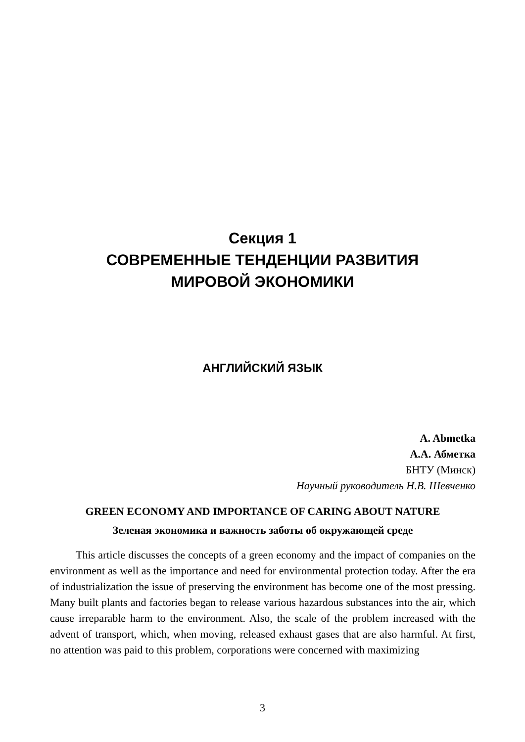Секция 1
СОВРЕМЕННЫЕ ТЕНДЕНЦИИ РАЗВИТИЯ
МИРОВОЙ ЭКОНОМИКИ
АНГЛИЙСКИЙ ЯЗЫК
A. Abmetka
А.А. Абметка
БНТУ (Минск)
Научный руководитель Н.В. Шевченко
GREEN ECONOMY AND IMPORTANCE OF CARING ABOUT NATURE
Зеленая экономика и важность заботы об окружающей среде
This article discusses the concepts of a green economy and the impact of companies on the environment as well as the importance and need for environmental protection today. After the era of industrialization the issue of preserving the environment has become one of the most pressing. Many built plants and factories began to release various hazardous substances into the air, which cause irreparable harm to the environment. Also, the scale of the problem increased with the advent of transport, which, when moving, released exhaust gases that are also harmful. At first, no attention was paid to this problem, corporations were concerned with maximizing
3